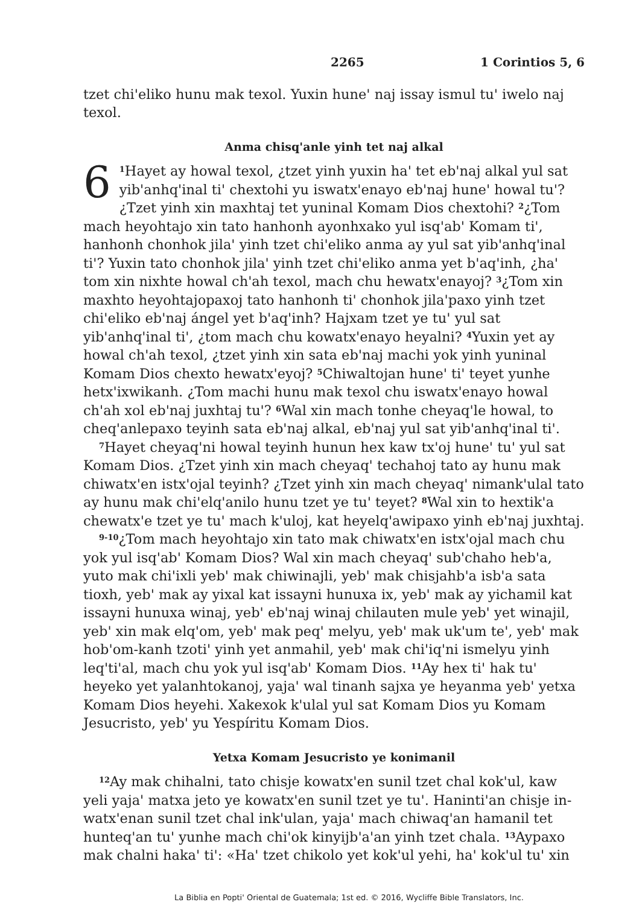2265 1 Corintios 5, 6
tzet chi'eliko hunu mak texol. Yuxin hune' naj issay ismul tu' iwelo naj texol.
Anma chisq'anle yinh tet naj alkal
6<sup>1</sup>Hayet ay howal texol, ¿tzet yinh yuxin ha' tet eb'naj alkal yul sat yib'anhq'inal ti' chextohi yu iswatx'enayo eb'naj hune' howal tu'? ¿Tzet yinh xin maxhtaj tet yuninal Komam Dios chextohi? <sup>2</sup>¿Tom mach heyohtajo xin tato hanhonh ayonhxako yul isq'ab' Komam ti', hanhonh chonhok jila' yinh tzet chi'eliko anma ay yul sat yib'anhq'inal ti'? Yuxin tato chonhok jila' yinh tzet chi'eliko anma yet b'aq'inh, ¿ha' tom xin nixhte howal ch'ah texol, mach chu hewatx'enayoj? <sup>3</sup>¿Tom xin maxhto heyohtajopaxoj tato hanhonh ti' chonhok jila'paxo yinh tzet chi'eliko eb'naj ángel yet b'aq'inh? Hajxam tzet ye tu' yul sat yib'anhq'inal ti', ¿tom mach chu kowatx'enayo heyalni? <sup>4</sup>Yuxin yet ay howal ch'ah texol, ¿tzet yinh xin sata eb'naj machi yok yinh yuninal Komam Dios chexto hewatx'eyoj? <sup>5</sup>Chiwaltojan hune' ti' teyet yunhe hetx'ixwikanh. ¿Tom machi hunu mak texol chu iswatx'enayo howal ch'ah xol eb'naj juxhtaj tu'? <sup>6</sup>Wal xin mach tonhe cheyaq'le howal, to cheq'anlepaxo teyinh sata eb'naj alkal, eb'naj yul sat yib'anhq'inal ti'.
<sup>7</sup> Hayet cheyaq'ni howal teyinh hunun hex kaw tx'oj hune' tu' yul sat Komam Dios. ¿Tzet yinh xin mach cheyaq' techahoj tato ay hunu mak chiwatx'en istx'ojal teyinh? ¿Tzet yinh xin mach cheyaq' nimank'ulal tato ay hunu mak chi'elq'anilo hunu tzet ye tu' teyet? <sup>8</sup>Wal xin to hextik'a chewatx'e tzet ye tu' mach k'uloj, kat heyelq'awipaxo yinh eb'naj juxhtaj.
<sup>9-10</sup>¿Tom mach heyohtajo xin tato mak chiwatx'en istx'ojal mach chu yok yul isq'ab' Komam Dios? Wal xin mach cheyaq' sub'chaho heb'a, yuto mak chi'ixli yeb' mak chiwinajli, yeb' mak chisjahb'a isb'a sata tioxh, yeb' mak ay yixal kat issayni hunuxa ix, yeb' mak ay yichamil kat issayni hunuxa winaj, yeb' eb'naj winaj chilauten mule yeb' yet winajil, yeb' xin mak elq'om, yeb' mak peq' melyu, yeb' mak uk'um te', yeb' mak hob'om-kanh tzoti' yinh yet anmahil, yeb' mak chi'iq'ni ismelyu yinh leq'ti'al, mach chu yok yul isq'ab' Komam Dios. <sup>11</sup>Ay hex ti' hak tu' heyeko yet yalanhtokanoj, yaja' wal tinanh sajxa ye heyanma yeb' yetxa Komam Dios heyehi. Xakexok k'ulal yul sat Komam Dios yu Komam Jesucristo, yeb' yu Yespíritu Komam Dios.
Yetxa Komam Jesucristo ye konimanil
<sup>12</sup> Ay mak chihalni, tato chisje kowatx'en sunil tzet chal kok'ul, kaw yeli yaja' matxa jeto ye kowatx'en sunil tzet ye tu'. Haninti'an chisje in-watx'enan sunil tzet chal ink'ulan, yaja' mach chiwaq'an hamanil tet hunteq'an tu' yunhe mach chi'ok kinyijb'a'an yinh tzet chala. <sup>13</sup>Aypaxo mak chalni haka' ti': «Ha' tzet chikolo yet kok'ul yehi, ha' kok'ul tu' xin
La Biblia en Popti' Oriental de Guatemala; 1st ed. © 2016, Wycliffe Bible Translators, Inc.